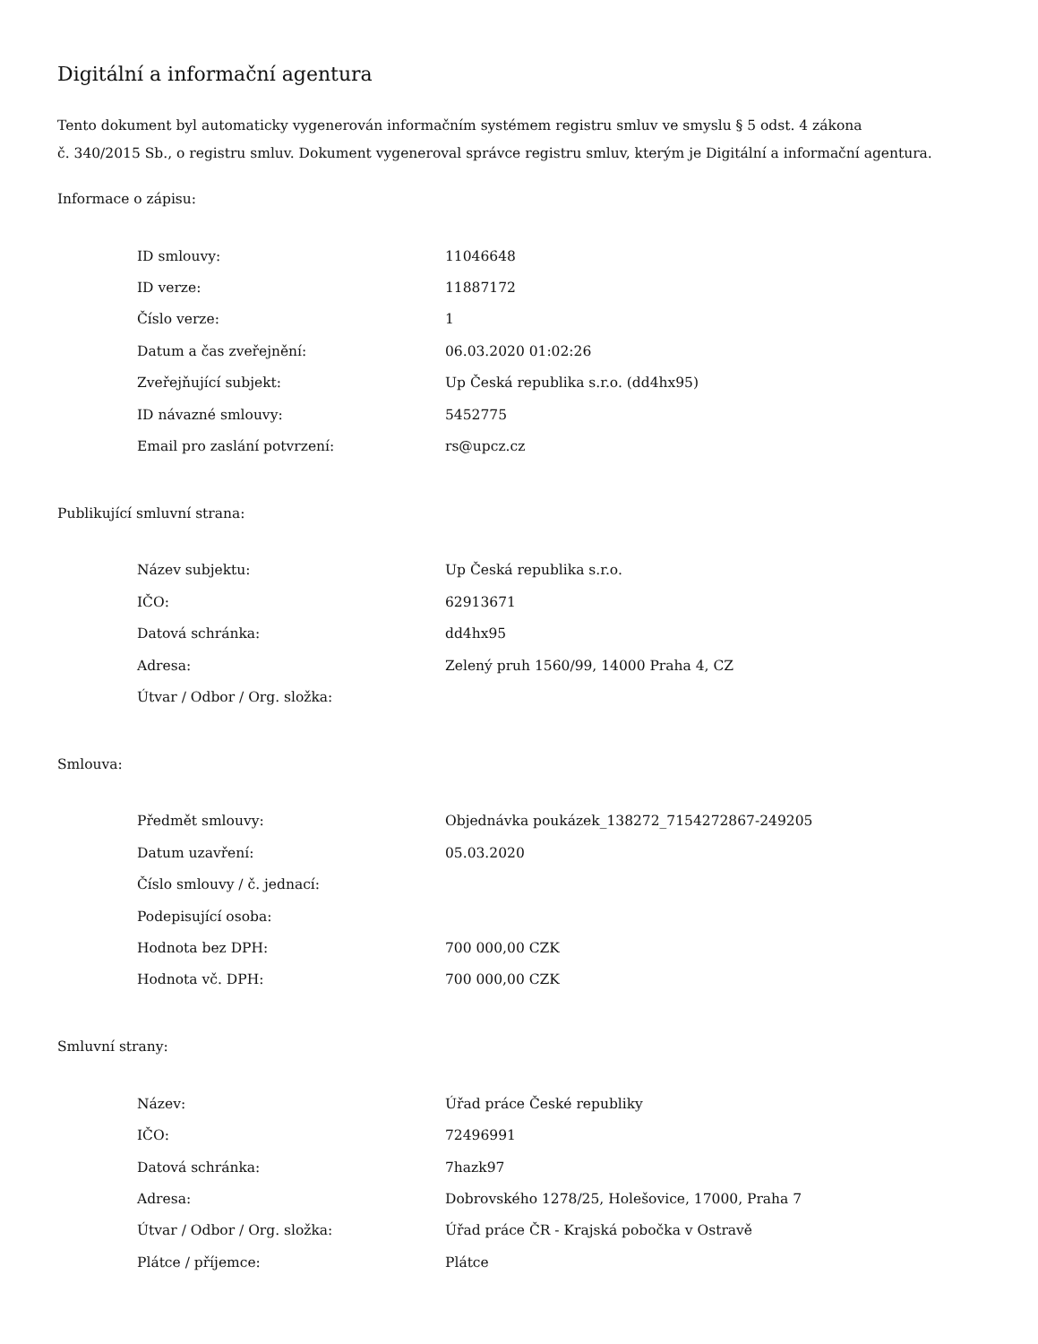Digitální a informační agentura
Tento dokument byl automaticky vygenerován informačním systémem registru smluv ve smyslu § 5 odst. 4 zákona
č. 340/2015 Sb., o registru smluv. Dokument vygeneroval správce registru smluv, kterým je Digitální a informační agentura.
Informace o zápisu:
| ID smlouvy: | 11046648 |
| ID verze: | 11887172 |
| Číslo verze: | 1 |
| Datum a čas zveřejnění: | 06.03.2020 01:02:26 |
| Zveřejňující subjekt: | Up Česká republika s.r.o. (dd4hx95) |
| ID návazné smlouvy: | 5452775 |
| Email pro zaslání potvrzení: | rs@upcz.cz |
Publikující smluvní strana:
| Název subjektu: | Up Česká republika s.r.o. |
| IČO: | 62913671 |
| Datová schránka: | dd4hx95 |
| Adresa: | Zelený pruh 1560/99, 14000 Praha 4, CZ |
| Útvar / Odbor / Org. složka: | |
Smlouva:
| Předmět smlouvy: | Objednávka poukázek_138272_7154272867-249205 |
| Datum uzavření: | 05.03.2020 |
| Číslo smlouvy / č. jednací: | |
| Podepisující osoba: | |
| Hodnota bez DPH: | 700 000,00 CZK |
| Hodnota vč. DPH: | 700 000,00 CZK |
Smluvní strany:
| Název: | Úřad práce České republiky |
| IČO: | 72496991 |
| Datová schránka: | 7hazk97 |
| Adresa: | Dobrovského 1278/25, Holešovice, 17000, Praha 7 |
| Útvar / Odbor / Org. složka: | Úřad práce ČR - Krajská pobočka v Ostravě |
| Plátce / příjemce: | Plátce |